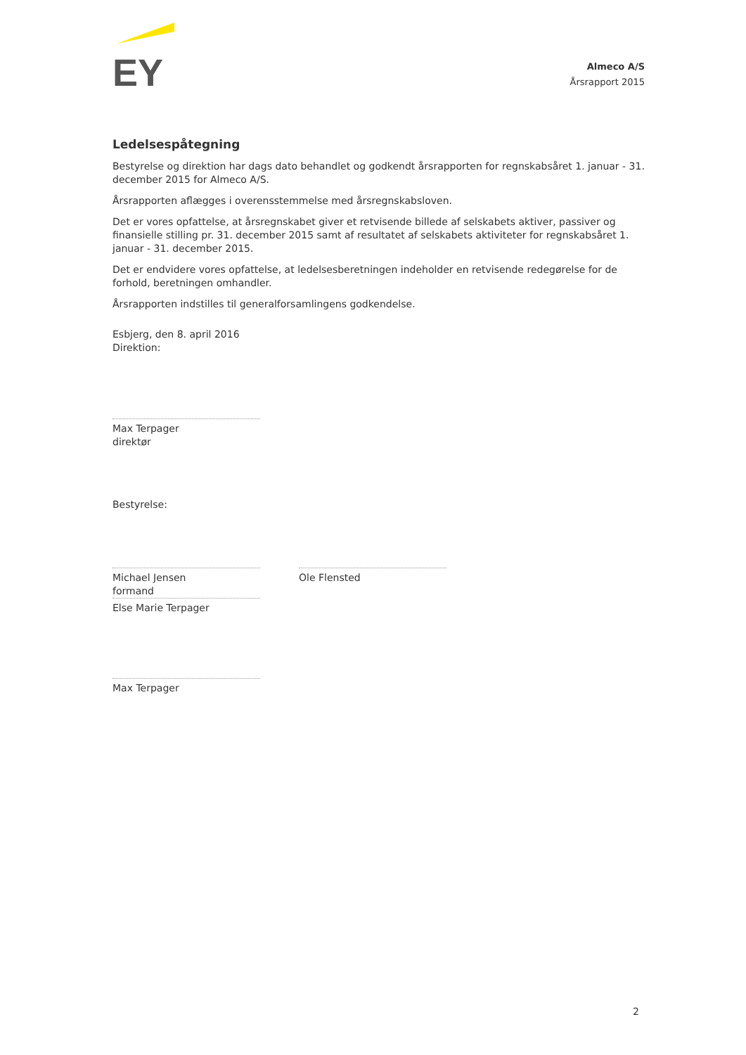EY
Almeco A/S
Årsrapport 2015
Ledelsespåtegning
Bestyrelse og direktion har dags dato behandlet og godkendt årsrapporten for regnskabsåret 1. januar - 31. december 2015 for Almeco A/S.
Årsrapporten aflægges i overensstemmelse med årsregnskabsloven.
Det er vores opfattelse, at årsregnskabet giver et retvisende billede af selskabets aktiver, passiver og finansielle stilling pr. 31. december 2015 samt af resultatet af selskabets aktiviteter for regnskabsåret 1. januar - 31. december 2015.
Det er endvidere vores opfattelse, at ledelsesberetningen indeholder en retvisende redegørelse for de forhold, beretningen omhandler.
Årsrapporten indstilles til generalforsamlingens godkendelse.
Esbjerg, den 8. april 2016
Direktion:
Max Terpager
direktør
Bestyrelse:
Michael Jensen
formand
Ole Flensted Else Marie Terpager
Max Terpager
2